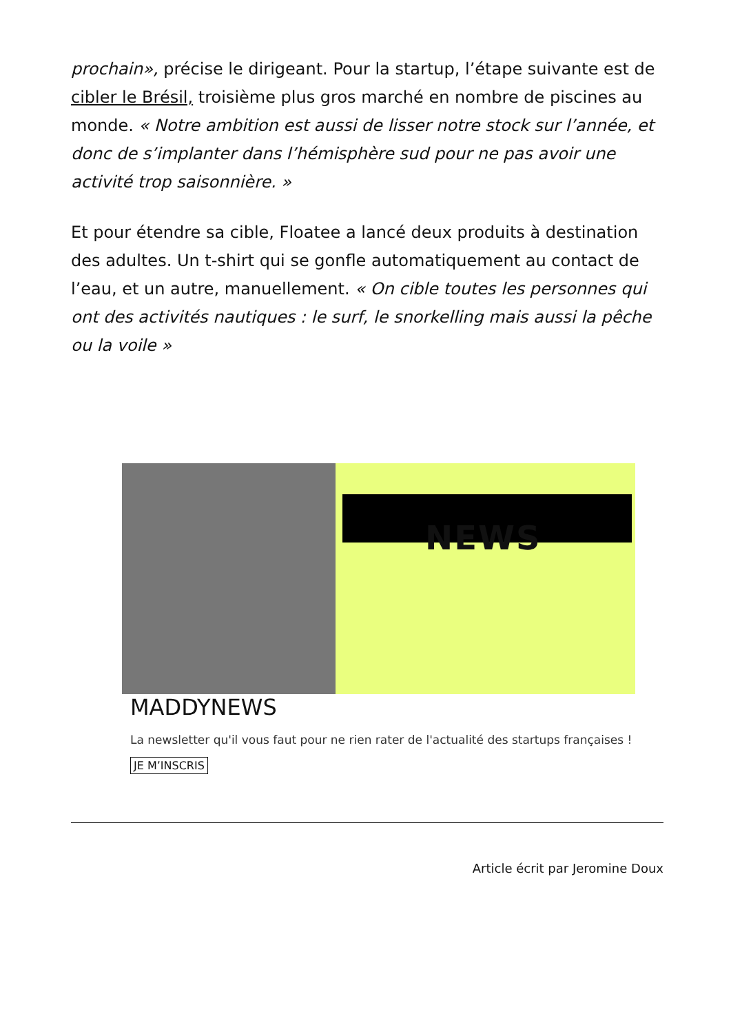prochain», précise le dirigeant. Pour la startup, l’étape suivante est de cibler le Brésil, troisième plus gros marché en nombre de piscines au monde. « Notre ambition est aussi de lisser notre stock sur l’année, et donc de s’implanter dans l’hémisphère sud pour ne pas avoir une activité trop saisonnière. »
Et pour étendre sa cible, Floatee a lancé deux produits à destination des adultes. Un t-shirt qui se gonfle automatiquement au contact de l’eau, et un autre, manuellement. « On cible toutes les personnes qui ont des activités nautiques : le surf, le snorkelling mais aussi la pêche ou la voile »
NEWS
MADDYNEWS
La newsletter qu'il vous faut pour ne rien rater de l'actualité des startups françaises !
JE M’INSCRIS
Article écrit par Jeromine Doux